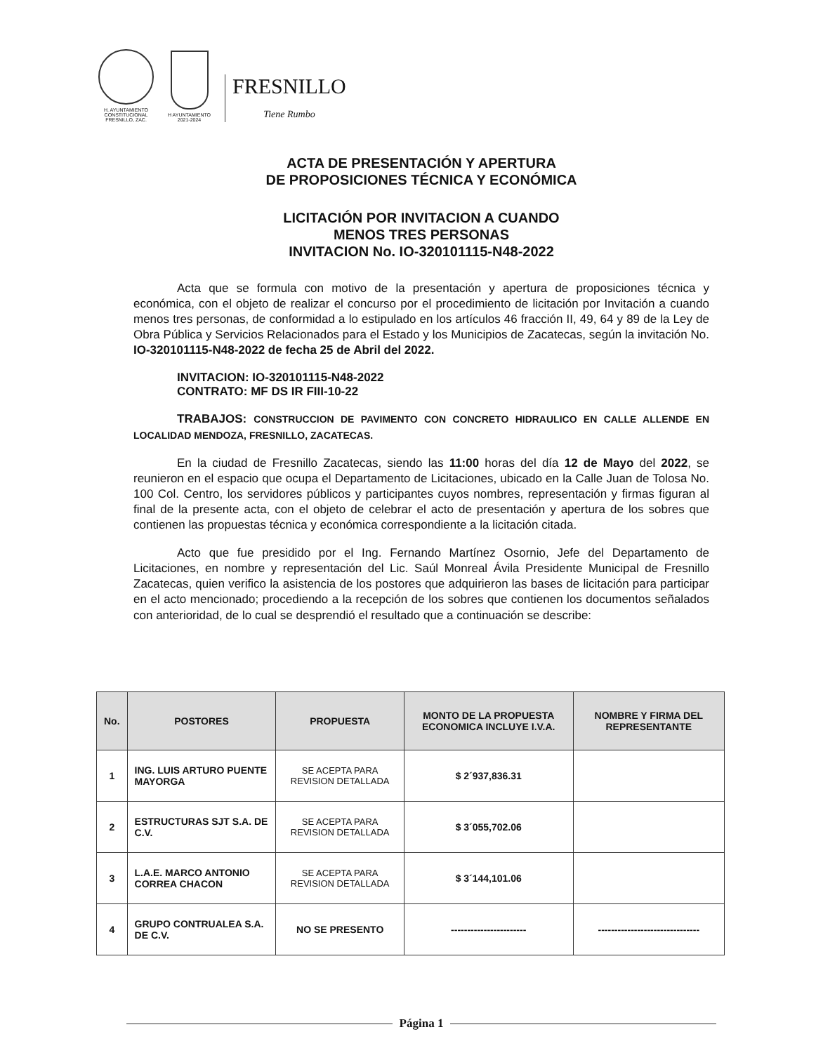H. AYUNTAMIENTO
CONSTITUCIONAL
FRESNILLO, ZAC.
H AYUNTAMIENTO
2021-2024
FRESNILLO
Tiene Rumbo
ACTA DE PRESENTACIÓN Y APERTURA
DE PROPOSICIONES TÉCNICA Y ECONÓMICA
LICITACIÓN POR INVITACION A CUANDO
MENOS TRES PERSONAS
INVITACION No. IO-320101115-N48-2022
Acta que se formula con motivo de la presentación y apertura de proposiciones técnica y económica, con el objeto de realizar el concurso por el procedimiento de licitación por Invitación a cuando menos tres personas, de conformidad a lo estipulado en los artículos 46 fracción II, 49, 64 y 89 de la Ley de Obra Pública y Servicios Relacionados para el Estado y los Municipios de Zacatecas, según la invitación No. IO-320101115-N48-2022 de fecha 25 de Abril del 2022.
INVITACION: IO-320101115-N48-2022
CONTRATO: MF DS IR FIII-10-22
TRABAJOS: CONSTRUCCION DE PAVIMENTO CON CONCRETO HIDRAULICO EN CALLE ALLENDE EN LOCALIDAD MENDOZA, FRESNILLO, ZACATECAS.
En la ciudad de Fresnillo Zacatecas, siendo las 11:00 horas del día 12 de Mayo del 2022, se reunieron en el espacio que ocupa el Departamento de Licitaciones, ubicado en la Calle Juan de Tolosa No. 100 Col. Centro, los servidores públicos y participantes cuyos nombres, representación y firmas figuran al final de la presente acta, con el objeto de celebrar el acto de presentación y apertura de los sobres que contienen las propuestas técnica y económica correspondiente a la licitación citada.
Acto que fue presidido por el Ing. Fernando Martínez Osornio, Jefe del Departamento de Licitaciones, en nombre y representación del Lic. Saúl Monreal Ávila Presidente Municipal de Fresnillo Zacatecas, quien verifico la asistencia de los postores que adquirieron las bases de licitación para participar en el acto mencionado; procediendo a la recepción de los sobres que contienen los documentos señalados con anterioridad, de lo cual se desprendió el resultado que a continuación se describe:
| No. | POSTORES | PROPUESTA | MONTO DE LA PROPUESTA ECONOMICA INCLUYE I.V.A. | NOMBRE Y FIRMA DEL REPRESENTANTE |
| --- | --- | --- | --- | --- |
| 1 | ING. LUIS ARTURO PUENTE MAYORGA | SE ACEPTA PARA REVISION DETALLADA | $ 2´937,836.31 | |
| 2 | ESTRUCTURAS SJT S.A. DE C.V. | SE ACEPTA PARA REVISION DETALLADA | $ 3´055,702.06 | |
| 3 | L.A.E. MARCO ANTONIO CORREA CHACON | SE ACEPTA PARA REVISION DETALLADA | $ 3´144,101.06 | |
| 4 | GRUPO CONTRUALEA S.A. DE C.V. | NO SE PRESENTO | ----------------------- | ------------------------------- |
Página 1